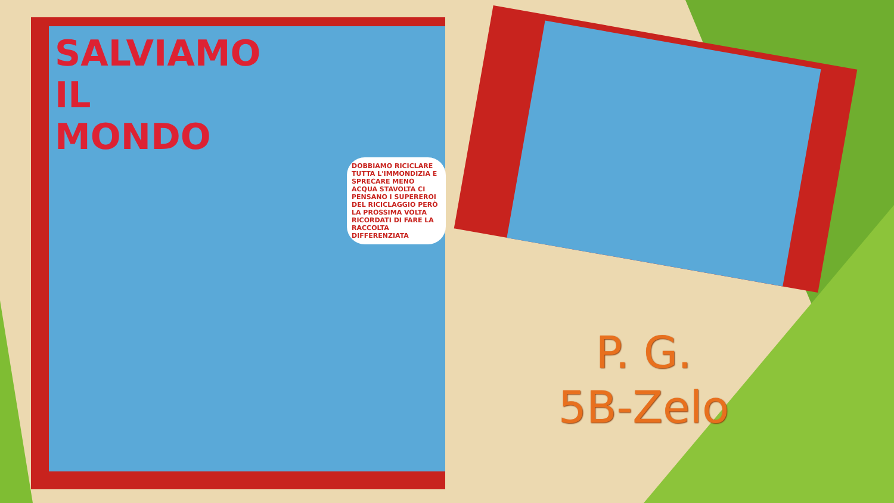SALVIAMO
IL
MONDO
DOBBIAMO RICICLARE TUTTA L'IMMONDIZIA E SPRECARE MENO ACQUA STAVOLTA CI PENSANO I SUPEREROI DEL RICICLAGGIO PERÒ LA PROSSIMA VOLTA RICORDATI DI FARE LA RACCOLTA DIFFERENZIATA
P. G.
5B-Zelo